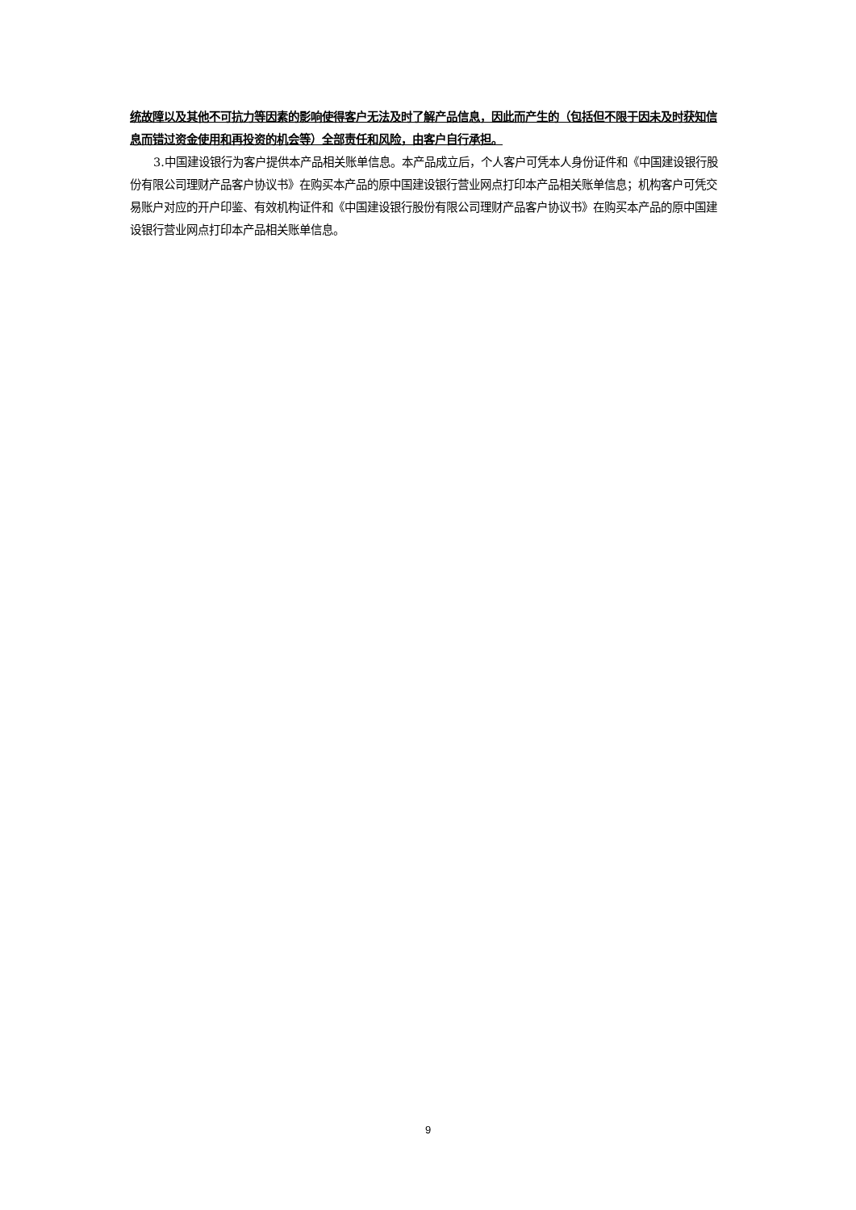统故障以及其他不可抗力等因素的影响使得客户无法及时了解产品信息，因此而产生的（包括但不限于因未及时获知信息而错过资金使用和再投资的机会等）全部责任和风险，由客户自行承担。
3.中国建设银行为客户提供本产品相关账单信息。本产品成立后，个人客户可凭本人身份证件和《中国建设银行股份有限公司理财产品客户协议书》在购买本产品的原中国建设银行营业网点打印本产品相关账单信息；机构客户可凭交易账户对应的开户印鉴、有效机构证件和《中国建设银行股份有限公司理财产品客户协议书》在购买本产品的原中国建设银行营业网点打印本产品相关账单信息。
9